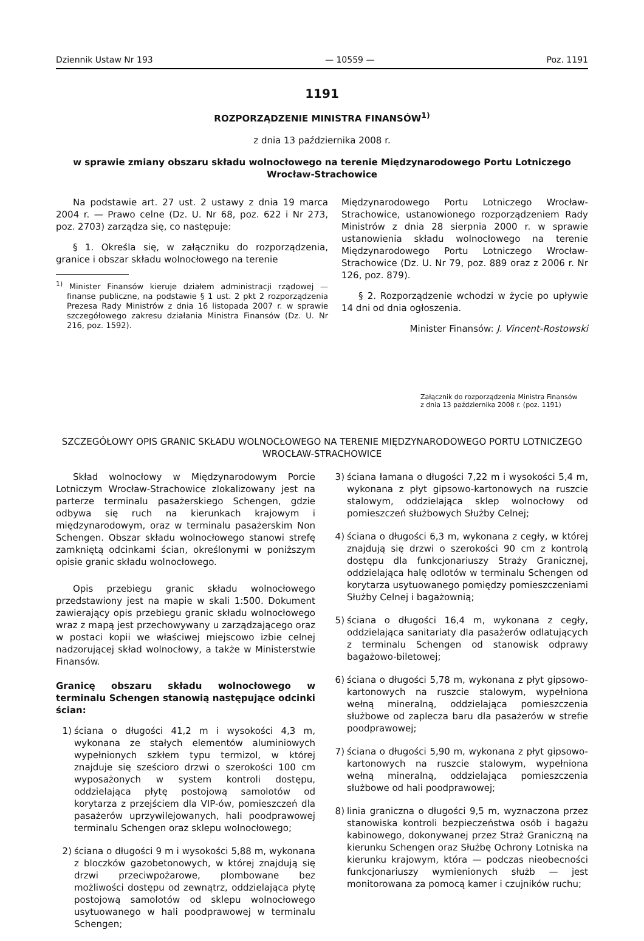Dziennik Ustaw Nr 193 — 10559 — Poz. 1191
1191
ROZPORZĄDZENIE MINISTRA FINANSÓW<sup>1)</sup>
z dnia 13 października 2008 r.
w sprawie zmiany obszaru składu wolnocłowego na terenie Międzynarodowego Portu Lotniczego Wrocław-Strachowice
Na podstawie art. 27 ust. 2 ustawy z dnia 19 marca 2004 r. — Prawo celne (Dz. U. Nr 68, poz. 622 i Nr 273, poz. 2703) zarządza się, co następuje:
§ 1. Określa się, w załączniku do rozporządzenia, granice i obszar składu wolnocłowego na terenie
<sup>1)</sup> Minister Finansów kieruje działem administracji rządowej — finanse publiczne, na podstawie § 1 ust. 2 pkt 2 rozporządzenia Prezesa Rady Ministrów z dnia 16 listopada 2007 r. w sprawie szczegółowego zakresu działania Ministra Finansów (Dz. U. Nr 216, poz. 1592).
Międzynarodowego Portu Lotniczego Wrocław-Strachowice, ustanowionego rozporządzeniem Rady Ministrów z dnia 28 sierpnia 2000 r. w sprawie ustanowienia składu wolnocłowego na terenie Międzynarodowego Portu Lotniczego Wrocław-Strachowice (Dz. U. Nr 79, poz. 889 oraz z 2006 r. Nr 126, poz. 879).
§ 2. Rozporządzenie wchodzi w życie po upływie 14 dni od dnia ogłoszenia.
Minister Finansów: J. Vincent-Rostowski
Załącznik do rozporządzenia Ministra Finansów
z dnia 13 października 2008 r. (poz. 1191)
SZCZEGÓŁOWY OPIS GRANIC SKŁADU WOLNOCŁOWEGO NA TERENIE MIĘDZYNARODOWEGO PORTU LOTNICZEGO WROCŁAW-STRACHOWICE
Skład wolnocłowy w Międzynarodowym Porcie Lotniczym Wrocław-Strachowice zlokalizowany jest na parterze terminalu pasażerskiego Schengen, gdzie odbywa się ruch na kierunkach krajowym i międzynarodowym, oraz w terminalu pasażerskim Non Schengen. Obszar składu wolnocłowego stanowi strefę zamkniętą odcinkami ścian, określonymi w poniższym opisie granic składu wolnocłowego.
Opis przebiegu granic składu wolnocłowego przedstawiony jest na mapie w skali 1:500. Dokument zawierający opis przebiegu granic składu wolnocłowego wraz z mapą jest przechowywany u zarządzającego oraz w postaci kopii we właściwej miejscowo izbie celnej nadzorującej skład wolnocłowy, a także w Ministerstwie Finansów.
Granicę obszaru składu wolnocłowego w terminalu Schengen stanowią następujące odcinki ścian:
1) ściana o długości 41,2 m i wysokości 4,3 m, wykonana ze stałych elementów aluminiowych wypełnionych szkłem typu termizol, w której znajduje się sześcioro drzwi o szerokości 100 cm wyposażonych w system kontroli dostępu, oddzielająca płytę postojową samolotów od korytarza z przejściem dla VIP-ów, pomieszczeń dla pasażerów uprzywilejowanych, hali poodprawowej terminalu Schengen oraz sklepu wolnocłowego;
2) ściana o długości 9 m i wysokości 5,88 m, wykonana z bloczków gazobetonowych, w której znajdują się drzwi przeciwpożarowe, plombowane bez możliwości dostępu od zewnątrz, oddzielająca płytę postojową samolotów od sklepu wolnocłowego usytuowanego w hali poodprawowej w terminalu Schengen;
3) ściana łamana o długości 7,22 m i wysokości 5,4 m, wykonana z płyt gipsowo-kartonowych na ruszcie stalowym, oddzielająca sklep wolnocłowy od pomieszczeń służbowych Służby Celnej;
4) ściana o długości 6,3 m, wykonana z cegły, w której znajdują się drzwi o szerokości 90 cm z kontrolą dostępu dla funkcjonariuszy Straży Granicznej, oddzielająca halę odlotów w terminalu Schengen od korytarza usytuowanego pomiędzy pomieszczeniami Służby Celnej i bagażownią;
5) ściana o długości 16,4 m, wykonana z cegły, oddzielająca sanitariaty dla pasażerów odlatujących z terminalu Schengen od stanowisk odprawy bagażowo-biletowej;
6) ściana o długości 5,78 m, wykonana z płyt gipsowo-kartonowych na ruszcie stalowym, wypełniona wełną mineralną, oddzielająca pomieszczenia służbowe od zaplecza baru dla pasażerów w strefie poodprawowej;
7) ściana o długości 5,90 m, wykonana z płyt gipsowo-kartonowych na ruszcie stalowym, wypełniona wełną mineralną, oddzielająca pomieszczenia służbowe od hali poodprawowej;
8) linia graniczna o długości 9,5 m, wyznaczona przez stanowiska kontroli bezpieczeństwa osób i bagażu kabinowego, dokonywanej przez Straż Graniczną na kierunku Schengen oraz Służbę Ochrony Lotniska na kierunku krajowym, która — podczas nieobecności funkcjonariuszy wymienionych służb — jest monitorowana za pomocą kamer i czujników ruchu;